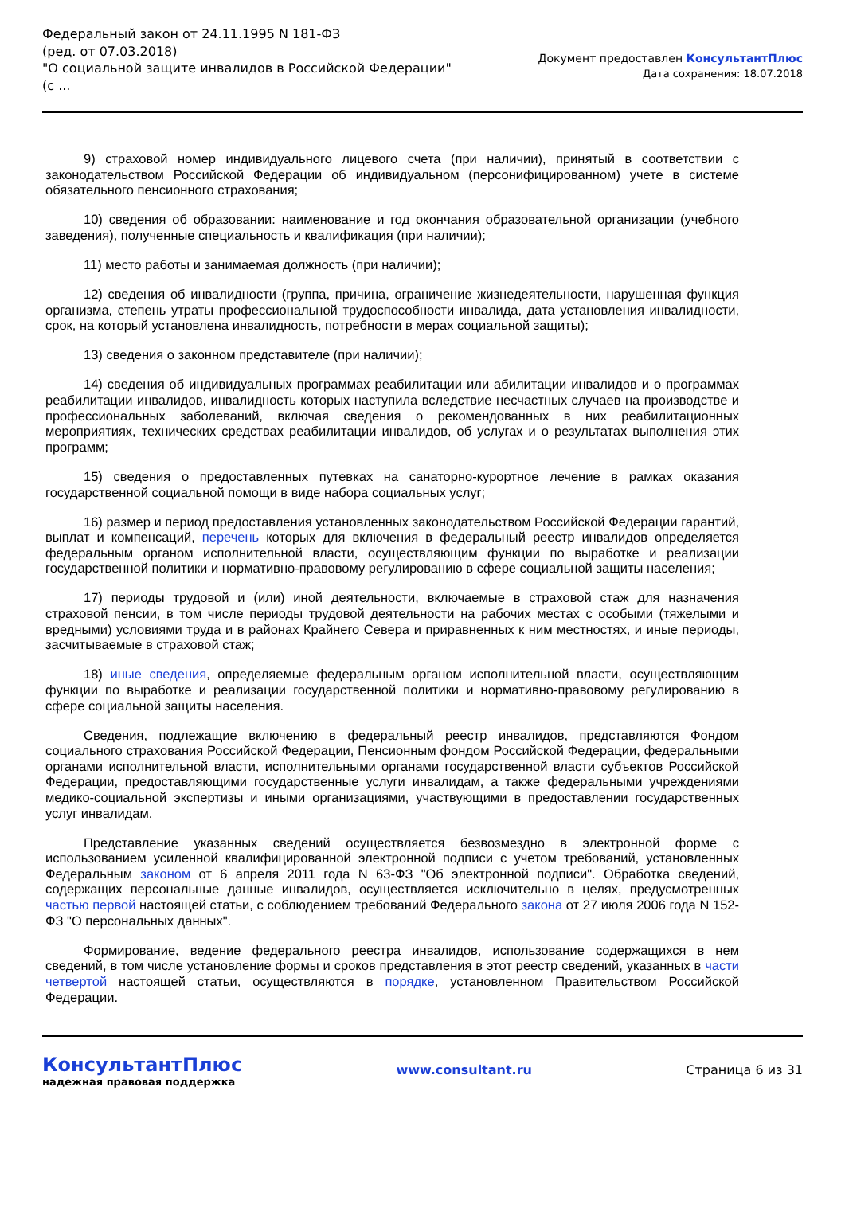Федеральный закон от 24.11.1995 N 181-ФЗ
(ред. от 07.03.2018)
"О социальной защите инвалидов в Российской Федерации"
(с ...
Документ предоставлен КонсультантПлюс
Дата сохранения: 18.07.2018
9) страховой номер индивидуального лицевого счета (при наличии), принятый в соответствии с законодательством Российской Федерации об индивидуальном (персонифицированном) учете в системе обязательного пенсионного страхования;
10) сведения об образовании: наименование и год окончания образовательной организации (учебного заведения), полученные специальность и квалификация (при наличии);
11) место работы и занимаемая должность (при наличии);
12) сведения об инвалидности (группа, причина, ограничение жизнедеятельности, нарушенная функция организма, степень утраты профессиональной трудоспособности инвалида, дата установления инвалидности, срок, на который установлена инвалидность, потребности в мерах социальной защиты);
13) сведения о законном представителе (при наличии);
14) сведения об индивидуальных программах реабилитации или абилитации инвалидов и о программах реабилитации инвалидов, инвалидность которых наступила вследствие несчастных случаев на производстве и профессиональных заболеваний, включая сведения о рекомендованных в них реабилитационных мероприятиях, технических средствах реабилитации инвалидов, об услугах и о результатах выполнения этих программ;
15) сведения о предоставленных путевках на санаторно-курортное лечение в рамках оказания государственной социальной помощи в виде набора социальных услуг;
16) размер и период предоставления установленных законодательством Российской Федерации гарантий, выплат и компенсаций, перечень которых для включения в федеральный реестр инвалидов определяется федеральным органом исполнительной власти, осуществляющим функции по выработке и реализации государственной политики и нормативно-правовому регулированию в сфере социальной защиты населения;
17) периоды трудовой и (или) иной деятельности, включаемые в страховой стаж для назначения страховой пенсии, в том числе периоды трудовой деятельности на рабочих местах с особыми (тяжелыми и вредными) условиями труда и в районах Крайнего Севера и приравненных к ним местностях, и иные периоды, засчитываемые в страховой стаж;
18) иные сведения, определяемые федеральным органом исполнительной власти, осуществляющим функции по выработке и реализации государственной политики и нормативно-правовому регулированию в сфере социальной защиты населения.
Сведения, подлежащие включению в федеральный реестр инвалидов, представляются Фондом социального страхования Российской Федерации, Пенсионным фондом Российской Федерации, федеральными органами исполнительной власти, исполнительными органами государственной власти субъектов Российской Федерации, предоставляющими государственные услуги инвалидам, а также федеральными учреждениями медико-социальной экспертизы и иными организациями, участвующими в предоставлении государственных услуг инвалидам.
Представление указанных сведений осуществляется безвозмездно в электронной форме с использованием усиленной квалифицированной электронной подписи с учетом требований, установленных Федеральным законом от 6 апреля 2011 года N 63-ФЗ "Об электронной подписи". Обработка сведений, содержащих персональные данные инвалидов, осуществляется исключительно в целях, предусмотренных частью первой настоящей статьи, с соблюдением требований Федерального закона от 27 июля 2006 года N 152-ФЗ "О персональных данных".
Формирование, ведение федерального реестра инвалидов, использование содержащихся в нем сведений, в том числе установление формы и сроков представления в этот реестр сведений, указанных в части четвертой настоящей статьи, осуществляются в порядке, установленном Правительством Российской Федерации.
КонсультантПлюс
надежная правовая поддержка
www.consultant.ru Страница 6 из 31